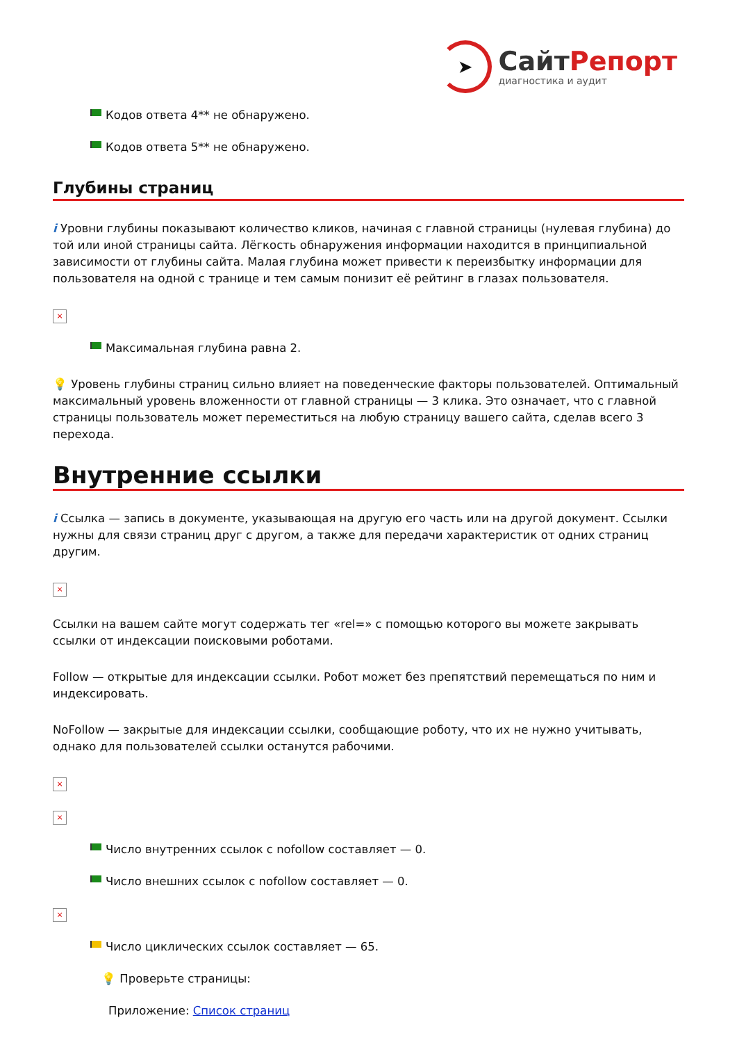➤
СайтРепорт
диагностика и аудит
Кодов ответа 4** не обнаружено.
Кодов ответа 5** не обнаружено.
Глубины страниц
i Уровни глубины показывают количество кликов, начиная с главной страницы (нулевая глубина) до той или иной страницы сайта. Лёгкость обнаружения информации находится в принципиальной зависимости от глубины сайта. Малая глубина может привести к переизбытку информации для пользователя на одной с транице и тем самым понизит её рейтинг в глазах пользователя.
×
Максимальная глубина равна 2.
💡 Уровень глубины страниц сильно влияет на поведенческие факторы пользователей. Оптимальный максимальный уровень вложенности от главной страницы — 3 клика. Это означает, что с главной страницы пользователь может переместиться на любую страницу вашего сайта, сделав всего 3 перехода.
Внутренние ссылки
i Ссылка — запись в документе, указывающая на другую его часть или на другой документ. Ссылки нужны для связи страниц друг с другом, а также для передачи характеристик от одних страниц другим.
×
Ссылки на вашем сайте могут содержать тег «rel=» с помощью которого вы можете закрывать ссылки от индексации поисковыми роботами.
Follow — открытые для индексации ссылки. Робот может без препятствий перемещаться по ним и индексировать.
NoFollow — закрытые для индексации ссылки, сообщающие роботу, что их не нужно учитывать, однако для пользователей ссылки останутся рабочими.
×
×
Число внутренних ссылок с nofollow составляет — 0.
Число внешних ссылок с nofollow составляет — 0.
×
Число циклических ссылок составляет — 65.
💡 Проверьте страницы:
Приложение: Список страниц